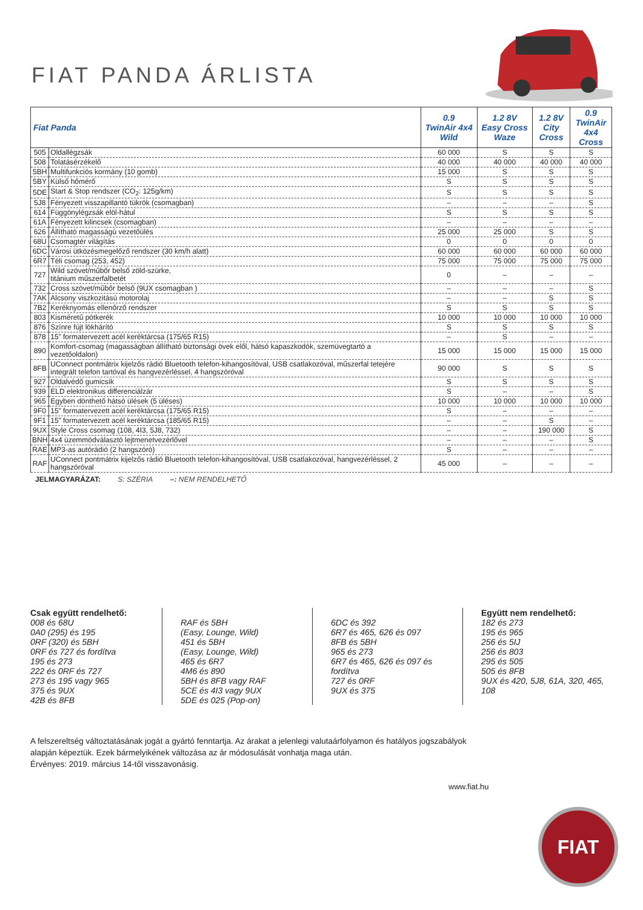FIAT PANDA ÁRLISTA
| Fiat Panda | | 0.9 TwinAir 4x4 Wild | 1.2 8V Easy Cross Waze | 1.2 8V City Cross | 0.9 TwinAir 4x4 Cross |
| --- | --- | --- | --- | --- | --- |
| 505 | Oldallégzsák | 60 000 | S | S | S |
| 508 | Tolatásérzékelő | 40 000 | 40 000 | 40 000 | 40 000 |
| 5BH | Multifunkciós kormány (10 gomb) | 15 000 | S | S | S |
| 5BY | Külső hőmérő | S | S | S | S |
| 5DE | Start & Stop rendszer (CO<sub>2</sub>: 125g/km) | S | S | S | S |
| 5J8 | Fényezett visszapillantó tükrök (csomagban) | – | – | – | S |
| 614 | Függönylégzsák elöl-hátul | S | S | S | S |
| 61A | Fényezett kilincsek (csomagban) | – | – | – | – |
| 626 | Állítható magasságú vezetőülés | 25 000 | 25 000 | S | S |
| 68U | Csomagtér világítás | 0 | 0 | 0 | 0 |
| 6DC | Városi ütközésmegelőző rendszer (30 km/h alatt) | 60 000 | 60 000 | 60 000 | 60 000 |
| 6R7 | Téli csomag (253, 452) | 75 000 | 75 000 | 75 000 | 75 000 |
| 727 | Wild szövet/műbőr belső zöld-szürke, titánium műszerfalbetét | 0 | – | – | – |
| 732 | Cross szövet/műbőr belső (9UX csomagban ) | – | – | – | S |
| 7AK | Alcsony viszkozitású motorolaj | – | – | S | S |
| 7B2 | Keréknyomás ellenőrző rendszer | S | S | S | S |
| 803 | Kisméretű pótkerék | 10 000 | 10 000 | 10 000 | 10 000 |
| 876 | Színre fújt lökhárító | S | S | S | S |
| 878 | 15” formatervezett acél keréktárcsa (175/65 R15) | – | S | – | – |
| 890 | Komfort-csomag (magasságban állítható biztonsági övek elől, hátsó kapaszkodók, szemüvegtartó a vezetőoldalon) | 15 000 | 15 000 | 15 000 | 15 000 |
| 8FB | UConnect pontmátrix kijelzős rádió Bluetooth telefon-kihangosítóval, USB csatlakozóval, műszerfal tetejére integrált telefon tartóval és hangvezérléssel, 4 hangszóróval | 90 000 | S | S | S |
| 927 | Oldalvédő gumicsík | S | S | S | S |
| 939 | ELD elektronikus differenciálzár | S | – | – | S |
| 965 | Egyben dönthető hátsó ülések (5 üléses) | 10 000 | 10 000 | 10 000 | 10 000 |
| 9F0 | 15” formatervezett acél keréktárcsa (175/65 R15) | S | – | – | – |
| 9F1 | 15” formatervezett acél keréktárcsa (185/65 R15) | – | – | S | – |
| 9UX | Style Cross csomag (108, 4I3, 5J8, 732) | – | – | 190 000 | S |
| BNH | 4x4 üzemmódválasztó lejtmenetvezérlővel | – | – | – | S |
| RAE | MP3-as autórádió (2 hangszóró) | S | – | – | – |
| RAF | UConnect pontmátrix kijelzős rádió Bluetooth telefon-kihangosítóval, USB csatlakozóval, hangvezérléssel, 2 hangszóróval | 45 000 | – | – | – |
JELMAGYARÁZAT: S: SZÉRIA –: NEM RENDELHETŐ
Csak együtt rendelhető:
008 és 68U
0A0 (295) és 195
0RF (320) és 5BH
0RF és 727 és fordítva
195 és 273
222 és 0RF és 727
273 és 195 vagy 965
375 és 9UX
42B és 8FB
RAF és 5BH
(Easy, Lounge, Wild)
451 és 5BH
(Easy, Lounge, Wild)
465 és 6R7
4M6 és 890
5BH és 8FB vagy RAF
5CE és 4I3 vagy 9UX
5DE és 025 (Pop-on)
6DC és 392
6R7 és 465, 626 és 097
8FB és 5BH
965 és 273
6R7 és 465, 626 és 097 és fordítva
727 és 0RF
9UX és 375
Együtt nem rendelhető:
182 és 273
195 és 965
256 és 5IJ
256 és 803
295 és 505
505 és 8FB
9UX és 420, 5J8, 61A, 320, 465, 108
A felszereltség változtatásának jogát a gyártó fenntartja. Az árakat a jelenlegi valutaárfolyamon és hatályos jogszabályok alapján képeztük. Ezek bármelyikének változása az ár módosulását vonhatja maga után.
Érvényes: 2019. március 14-től visszavonásig.
www.fiat.hu
FIAT